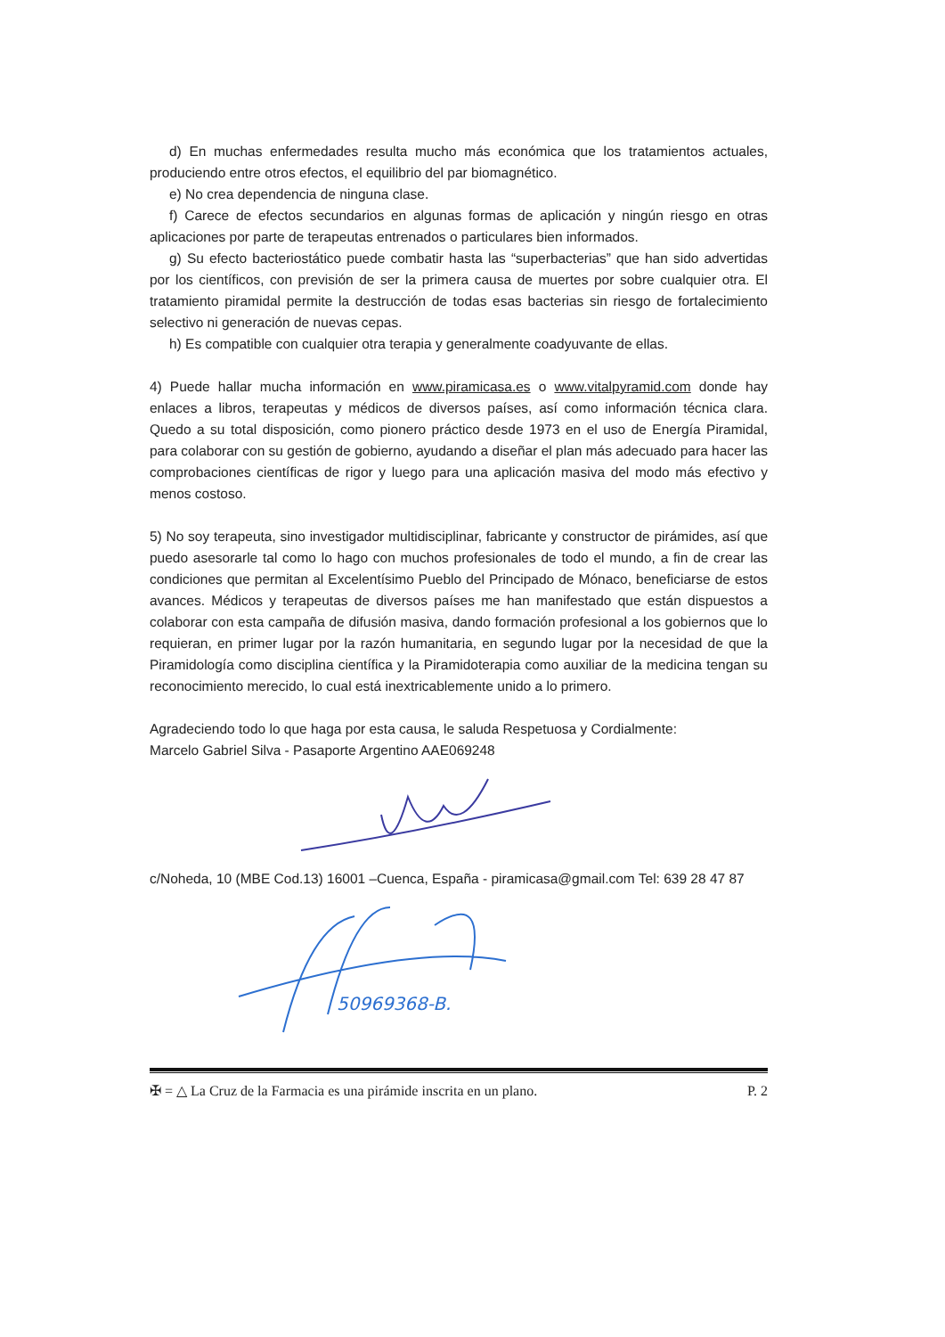d) En muchas enfermedades resulta mucho más económica que los tratamientos actuales, produciendo entre otros efectos, el equilibrio del par biomagnético.
e) No crea dependencia de ninguna clase.
f) Carece de efectos secundarios en algunas formas de aplicación y ningún riesgo en otras aplicaciones por parte de terapeutas entrenados o particulares bien informados.
g) Su efecto bacteriostático puede combatir hasta las “superbacterias” que han sido advertidas por los científicos, con previsión de ser la primera causa de muertes por sobre cualquier otra. El tratamiento piramidal permite la destrucción de todas esas bacterias sin riesgo de fortalecimiento selectivo ni generación de nuevas cepas.
h) Es compatible con cualquier otra terapia y generalmente coadyuvante de ellas.
4) Puede hallar mucha información en www.piramicasa.es o www.vitalpyramid.com donde hay enlaces a libros, terapeutas y médicos de diversos países, así como información técnica clara. Quedo a su total disposición, como pionero práctico desde 1973 en el uso de Energía Piramidal, para colaborar con su gestión de gobierno, ayudando a diseñar el plan más adecuado para hacer las comprobaciones científicas de rigor y luego para una aplicación masiva del modo más efectivo y menos costoso.
5) No soy terapeuta, sino investigador multidisciplinar, fabricante y constructor de pirámides, así que puedo asesorarle tal como lo hago con muchos profesionales de todo el mundo, a fin de crear las condiciones que permitan al Excelentísimo Pueblo del Principado de Mónaco, beneficiarse de estos avances. Médicos y terapeutas de diversos países me han manifestado que están dispuestos a colaborar con esta campaña de difusión masiva, dando formación profesional a los gobiernos que lo requieran, en primer lugar por la razón humanitaria, en segundo lugar por la necesidad de que la Piramidología como disciplina científica y la Piramidoterapia como auxiliar de la medicina tengan su reconocimiento merecido, lo cual está inextricablemente unido a lo primero.
Agradeciendo todo lo que haga por esta causa, le saluda Respetuosa y Cordialmente:
Marcelo Gabriel Silva - Pasaporte Argentino AAE069248
c/Noheda, 10 (MBE Cod.13) 16001 –Cuenca, España - piramicasa@gmail.com Tel: 639 28 47 87
50969368-B.
✠ = △ La Cruz de la Farmacia es una pirámide inscrita en un plano. P. 2